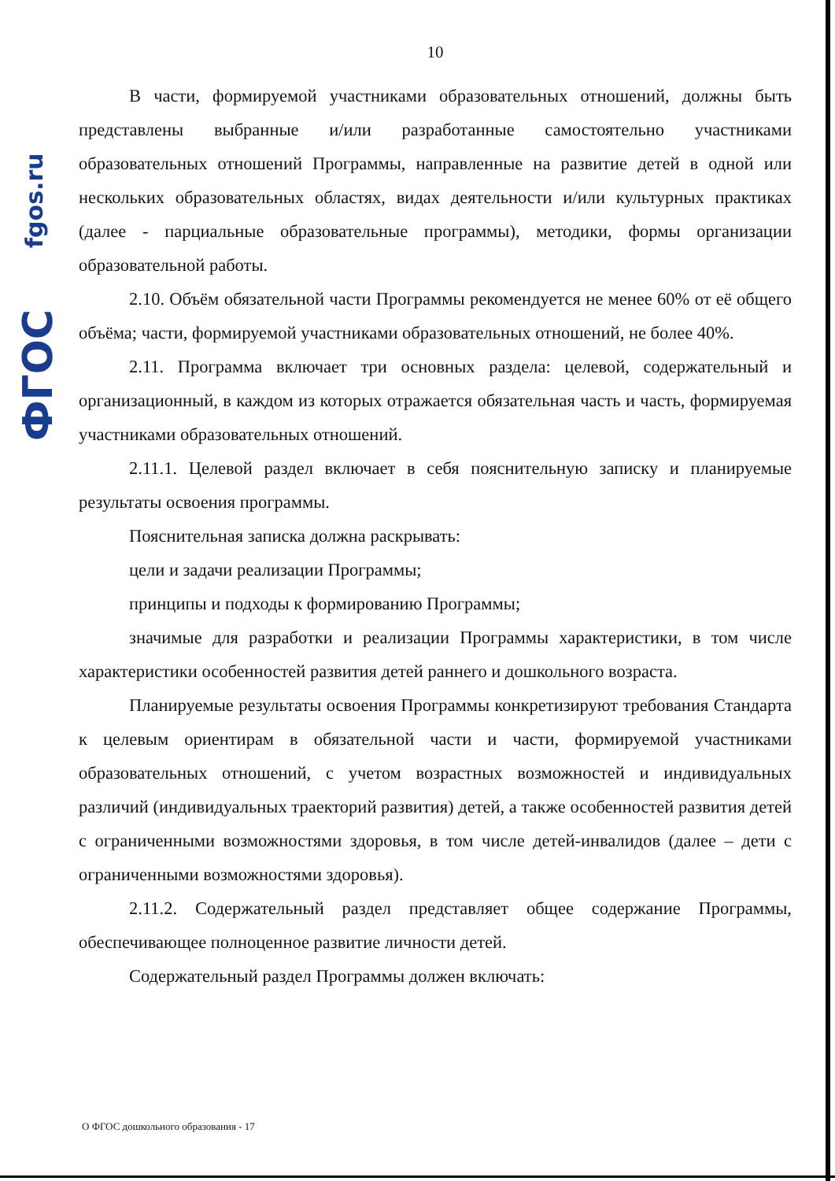fgos.ru
ФГОС
10
В части, формируемой участниками образовательных отношений, должны быть представлены выбранные и/или разработанные самостоятельно участниками образовательных отношений Программы, направленные на развитие детей в одной или нескольких образовательных областях, видах деятельности и/или культурных практиках (далее - парциальные образовательные программы), методики, формы организации образовательной работы.
2.10. Объём обязательной части Программы рекомендуется не менее 60% от её общего объёма; части, формируемой участниками образовательных отношений, не более 40%.
2.11. Программа включает три основных раздела: целевой, содержательный и организационный, в каждом из которых отражается обязательная часть и часть, формируемая участниками образовательных отношений.
2.11.1. Целевой раздел включает в себя пояснительную записку и планируемые результаты освоения программы.
Пояснительная записка должна раскрывать:
цели и задачи реализации Программы;
принципы и подходы к формированию Программы;
значимые для разработки и реализации Программы характеристики, в том числе характеристики особенностей развития детей раннего и дошкольного возраста.
Планируемые результаты освоения Программы конкретизируют требования Стандарта к целевым ориентирам в обязательной части и части, формируемой участниками образовательных отношений, с учетом возрастных возможностей и индивидуальных различий (индивидуальных траекторий развития) детей, а также особенностей развития детей с ограниченными возможностями здоровья, в том числе детей-инвалидов (далее – дети с ограниченными возможностями здоровья).
2.11.2. Содержательный раздел представляет общее содержание Программы, обеспечивающее полноценное развитие личности детей.
Содержательный раздел Программы должен включать:
О ФГОС дошкольного образования - 17